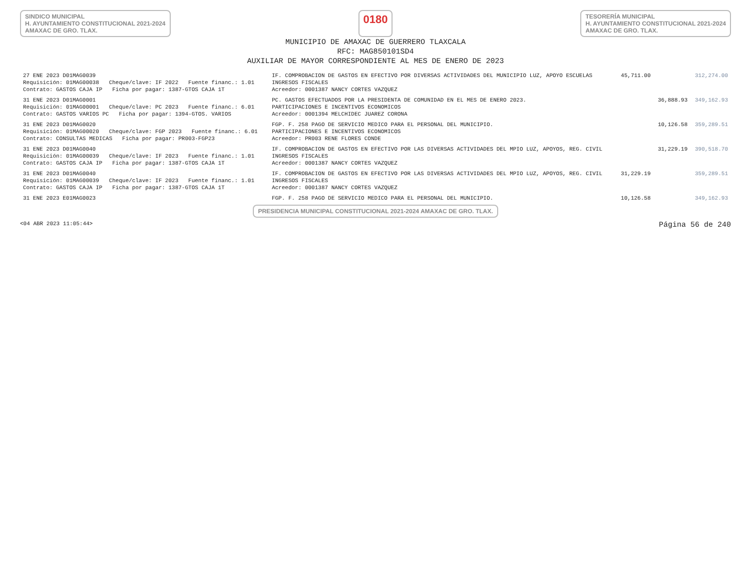SINDICO MUNICIPAL
H. AYUNTAMIENTO CONSTITUCIONAL 2021-2024
AMAXAC DE GRO. TLAX.
0180
TESORERÍA MUNICIPAL
H. AYUNTAMIENTO CONSTITUCIONAL 2021-2024
AMAXAC DE GRO. TLAX.
MUNICIPIO DE AMAXAC DE GUERRERO TLAXCALA
RFC: MAG850101SD4
AUXILIAR DE MAYOR CORRESPONDIENTE AL MES DE ENERO DE 2023
| 27 ENE 2023 D01MAG0039 | IF. COMPROBACION DE GASTOS EN EFECTIVO POR DIVERSAS ACTIVIDADES DEL MUNICIPIO LUZ, APOYO ESCUELAS | 45,711.00 | | 312,274.00 |
| Requisición: 01MAG00038 Cheque/clave: IF 2022 Fuente financ.: 1.01 | INGRESOS FISCALES | | | |
| Contrato: GASTOS CAJA IP Ficha por pagar: 1387-GTOS CAJA 1T | Acreedor: 0001387 NANCY CORTES VAZQUEZ | | | |
| 31 ENE 2023 D01MAG0001 | PC. GASTOS EFECTUADOS POR LA PRESIDENTA DE COMUNIDAD EN EL MES DE ENERO 2023. | | 36,888.93 | 349,162.93 |
| Requisición: 01MAG00001 Cheque/clave: PC 2023 Fuente financ.: 6.01 | PARTICIPACIONES E INCENTIVOS ECONOMICOS | | | |
| Contrato: GASTOS VARIOS PC Ficha por pagar: 1394-GTOS. VARIOS | Acreedor: 0001394 MELCHIDEC JUAREZ CORONA | | | |
| 31 ENE 2023 D01MAG0020 | FGP. F. 258 PAGO DE SERVICIO MEDICO PARA EL PERSONAL DEL MUNICIPIO. | | 10,126.58 | 359,289.51 |
| Requisición: 01MAG00020 Cheque/clave: FGP 2023 Fuente financ.: 6.01 | PARTICIPACIONES E INCENTIVOS ECONOMICOS | | | |
| Contrato: CONSULTAS MEDICAS Ficha por pagar: PR003-FGP23 | Acreedor: PR003 RENE FLORES CONDE | | | |
| 31 ENE 2023 D01MAG0040 | IF. COMPROBACION DE GASTOS EN EFECTIVO POR LAS DIVERSAS ACTIVIDADES DEL MPIO LUZ, APOYOS, REG. CIVIL | | 31,229.19 | 390,518.70 |
| Requisición: 01MAG00039 Cheque/clave: IF 2023 Fuente financ.: 1.01 | INGRESOS FISCALES | | | |
| Contrato: GASTOS CAJA IP Ficha por pagar: 1387-GTOS CAJA 1T | Acreedor: 0001387 NANCY CORTES VAZQUEZ | | | |
| 31 ENE 2023 D01MAG0040 | IF. COMPROBACION DE GASTOS EN EFECTIVO POR LAS DIVERSAS ACTIVIDADES DEL MPIO LUZ, APOYOS, REG. CIVIL | 31,229.19 | | 359,289.51 |
| Requisición: 01MAG00039 Cheque/clave: IF 2023 Fuente financ.: 1.01 | INGRESOS FISCALES | | | |
| Contrato: GASTOS CAJA IP Ficha por pagar: 1387-GTOS CAJA 1T | Acreedor: 0001387 NANCY CORTES VAZQUEZ | | | |
| 31 ENE 2023 E01MAG0023 | FGP. F. 258 PAGO DE SERVICIO MEDICO PARA EL PERSONAL DEL MUNICIPIO. | 10,126.58 | | 349,162.93 |
PRESIDENCIA MUNICIPAL CONSTITUCIONAL 2021-2024 AMAXAC DE GRO. TLAX.
<04 ABR 2023 11:05:44> Página 56 de 240